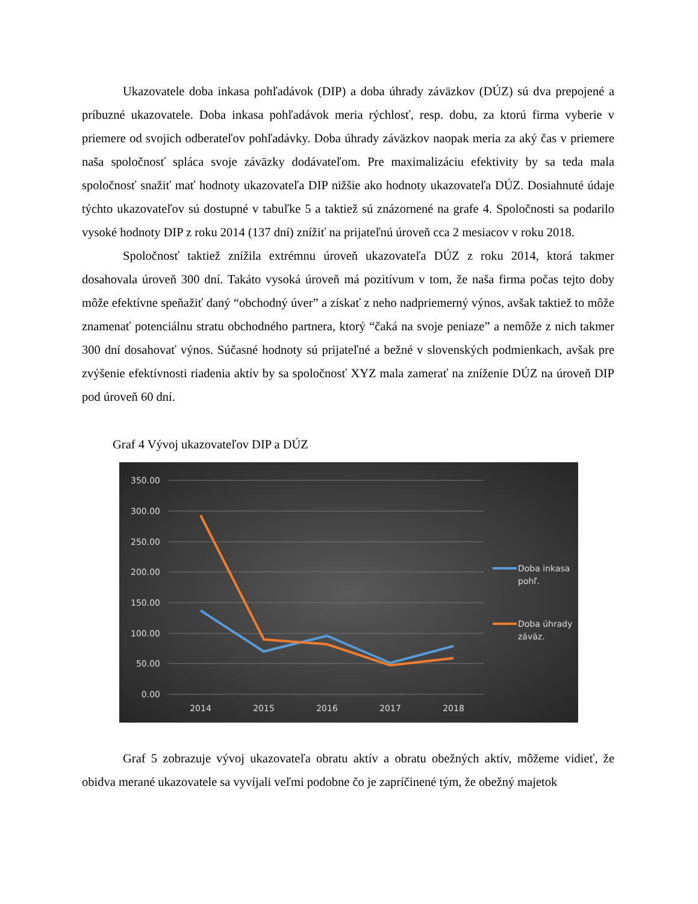Ukazovatele doba inkasa pohľadávok (DIP) a doba úhrady záväzkov (DÚZ) sú dva prepojené a príbuzné ukazovatele. Doba inkasa pohľadávok meria rýchlosť, resp. dobu, za ktorú firma vyberie v priemere od svojich odberateľov pohľadávky. Doba úhrady záväzkov naopak meria za aký čas v priemere naša spoločnosť spláca svoje záväzky dodávateľom. Pre maximalizáciu efektivity by sa teda mala spoločnosť snažiť mať hodnoty ukazovateľa DIP nižšie ako hodnoty ukazovateľa DÚZ. Dosiahnuté údaje týchto ukazovateľov sú dostupné v tabuľke 5 a taktiež sú znázornené na grafe 4. Spoločnosti sa podarilo vysoké hodnoty DIP z roku 2014 (137 dní) znížiť na prijateľnú úroveň cca 2 mesiacov v roku 2018.
Spoločnosť taktiež znížila extrémnu úroveň ukazovateľa DÚZ z roku 2014, ktorá takmer dosahovala úroveň 300 dní. Takáto vysoká úroveň má pozitívum v tom, že naša firma počas tejto doby môže efektívne speňažiť daný “obchodný úver” a získať z neho nadpriemerný výnos, avšak taktiež to môže znamenať potenciálnu stratu obchodného partnera, ktorý “čaká na svoje peniaze” a nemôže z nich takmer 300 dní dosahovať výnos. Súčasné hodnoty sú prijateľné a bežné v slovenských podmienkach, avšak pre zvýšenie efektívnosti riadenia aktív by sa spoločnosť XYZ mala zamerať na zníženie DÚZ na úroveň DIP pod úroveň 60 dní.
Graf 4 Vývoj ukazovateľov DIP a DÚZ
350.00
300.00
250.00
200.00
150.00
100.00
50.00
0.00
2014
2015
2016
2017
2018
Doba inkasa
pohľ.
Doba úhrady
záväz.
Graf 5 zobrazuje vývoj ukazovateľa obratu aktív a obratu obežných aktív, môžeme vidieť, že obidva merané ukazovatele sa vyvíjali veľmi podobne čo je zapríčinené tým, že obežný majetok